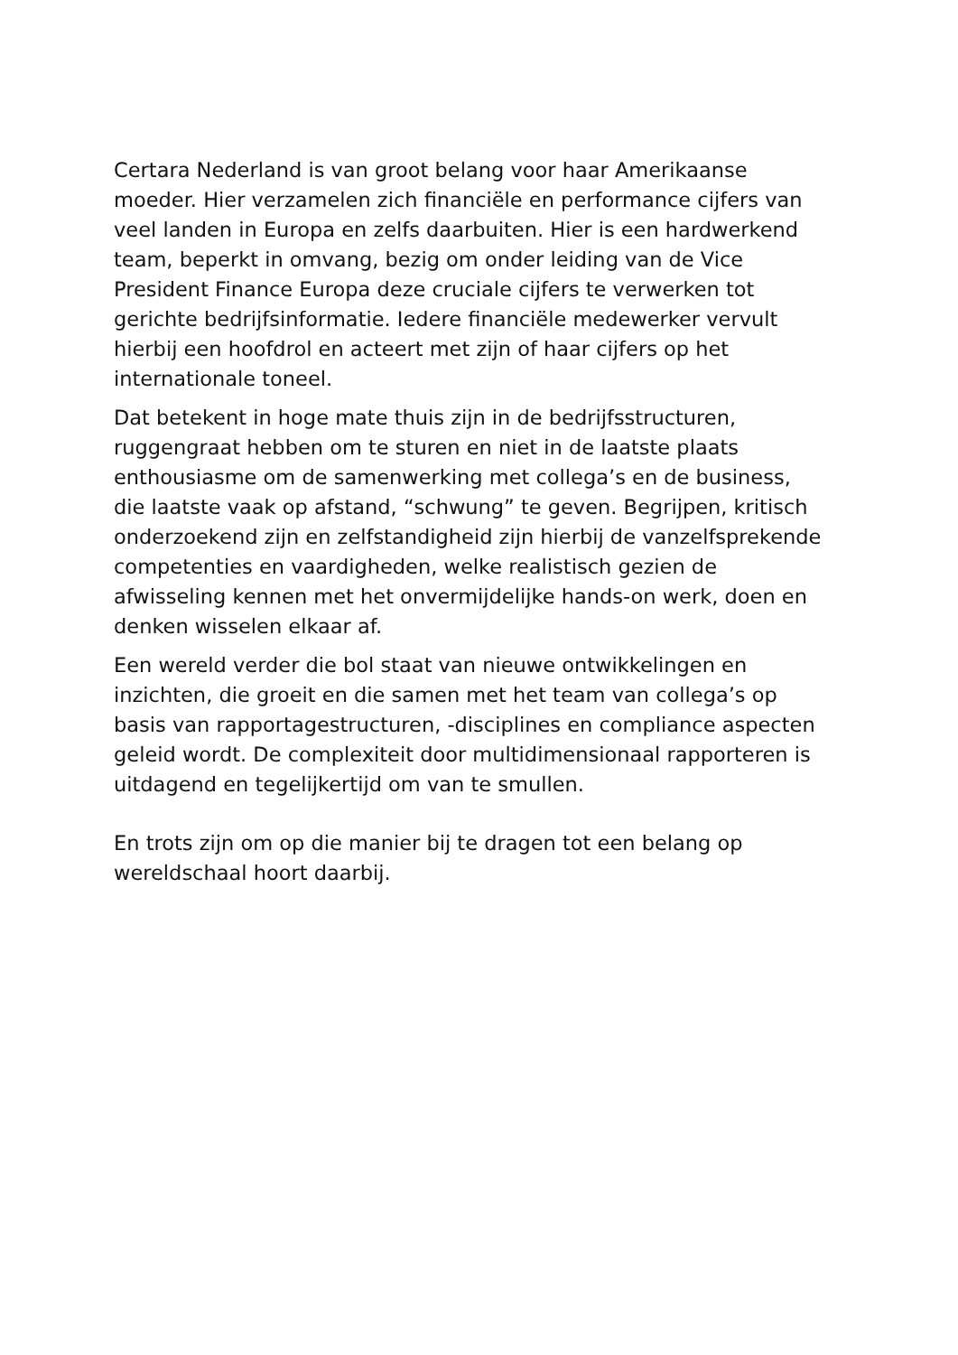Certara Nederland is van groot belang voor haar Amerikaanse
moeder. Hier verzamelen zich financiële en performance cijfers van
veel landen in Europa en zelfs daarbuiten. Hier is een hardwerkend
team, beperkt in omvang, bezig om onder leiding van de Vice
President Finance Europa deze cruciale cijfers te verwerken tot
gerichte bedrijfsinformatie. Iedere financiële medewerker vervult
hierbij een hoofdrol en acteert met zijn of haar cijfers op het
internationale toneel.
Dat betekent in hoge mate thuis zijn in de bedrijfsstructuren,
ruggengraat hebben om te sturen en niet in de laatste plaats
enthousiasme om de samenwerking met collega’s en de business,
die laatste vaak op afstand, “schwung” te geven. Begrijpen, kritisch
onderzoekend zijn en zelfstandigheid zijn hierbij de vanzelfsprekende
competenties en vaardigheden, welke realistisch gezien de
afwisseling kennen met het onvermijdelijke hands-on werk, doen en
denken wisselen elkaar af.
Een wereld verder die bol staat van nieuwe ontwikkelingen en
inzichten, die groeit en die samen met het team van collega’s op
basis van rapportagestructuren, -disciplines en compliance aspecten
geleid wordt. De complexiteit door multidimensionaal rapporteren is
uitdagend en tegelijkertijd om van te smullen.
En trots zijn om op die manier bij te dragen tot een belang op
wereldschaal hoort daarbij.